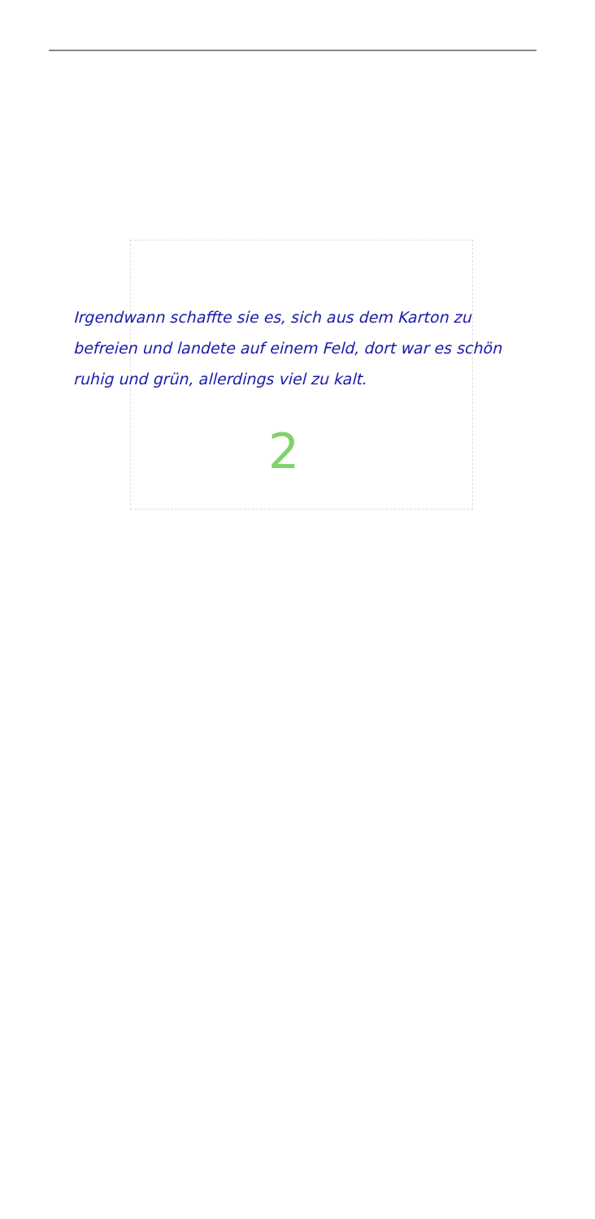Irgendwann schaffte sie es, sich aus dem Karton zu befreien und landete auf einem Feld, dort war es schön ruhig und grün, allerdings viel zu kalt.
2